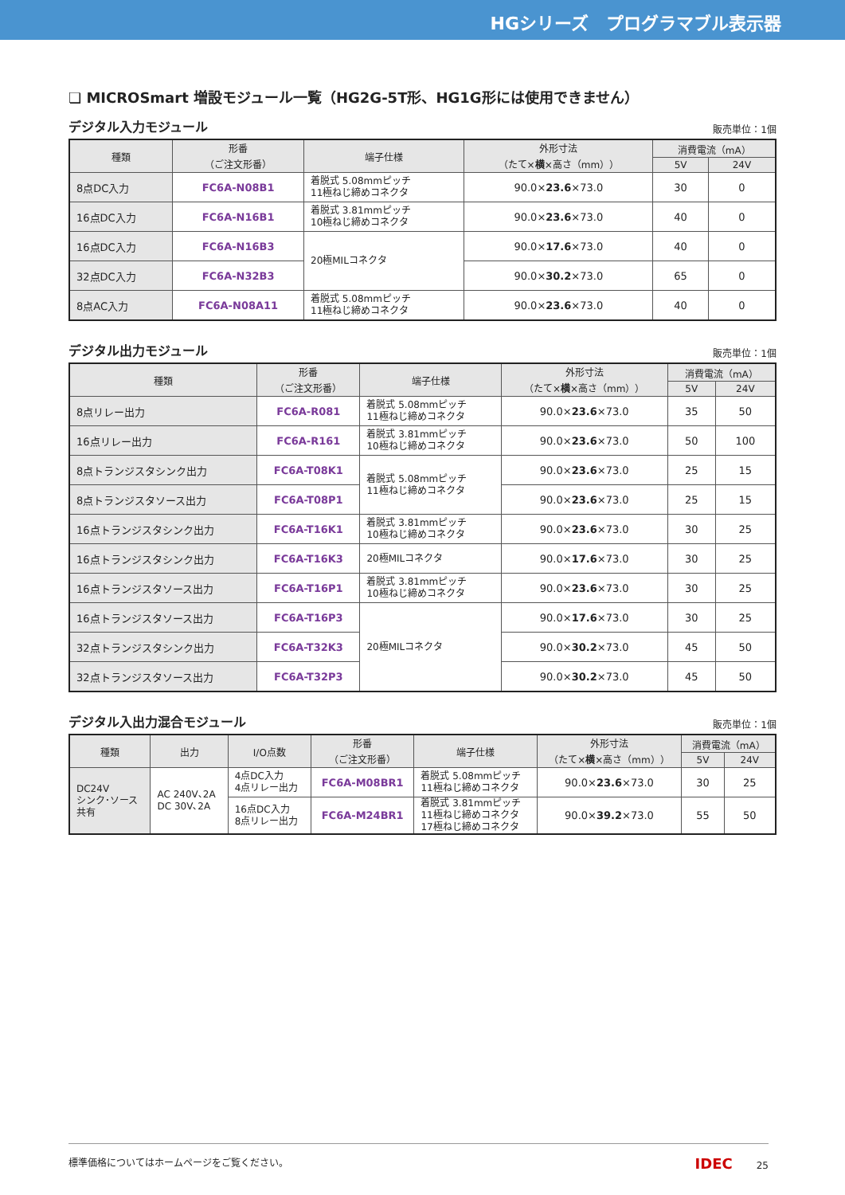HGシリーズ　プログラマブル表示器
❏ MICROSmart 増設モジュール一覧（HG2G-5T形、HG1G形には使用できません）
デジタル入力モジュール 販売単位：1個
| 種類 | 形番 （ご注文形番） | 端子仕様 | 外形寸法 （たて× 横 ×高さ（mm）） | 消費電流（mA） | |
| --- | --- | --- | --- | --- | --- |
| | | | | 5V | 24V |
| 8点DC入力 | FC6A-N08B1 | 着脱式 5.08mmピッチ 11極ねじ締めコネクタ | 90.0× 23.6 ×73.0 | 30 | 0 |
| 16点DC入力 | FC6A-N16B1 | 着脱式 3.81mmピッチ 10極ねじ締めコネクタ | 90.0× 23.6 ×73.0 | 40 | 0 |
| 16点DC入力 | FC6A-N16B3 | 20極MILコネクタ | 90.0× 17.6 ×73.0 | 40 | 0 |
| 32点DC入力 | FC6A-N32B3 | | 90.0× 30.2 ×73.0 | 65 | 0 |
| 8点AC入力 | FC6A-N08A11 | 着脱式 5.08mmピッチ 11極ねじ締めコネクタ | 90.0× 23.6 ×73.0 | 40 | 0 |
デジタル出力モジュール 販売単位：1個
| 種類 | 形番 （ご注文形番） | 端子仕様 | 外形寸法 （たて× 横 ×高さ（mm）） | 消費電流（mA） | |
| --- | --- | --- | --- | --- | --- |
| | | | | 5V | 24V |
| 8点リレー出力 | FC6A-R081 | 着脱式 5.08mmピッチ 11極ねじ締めコネクタ | 90.0× 23.6 ×73.0 | 35 | 50 |
| 16点リレー出力 | FC6A-R161 | 着脱式 3.81mmピッチ 10極ねじ締めコネクタ | 90.0× 23.6 ×73.0 | 50 | 100 |
| 8点トランジスタシンク出力 | FC6A-T08K1 | 着脱式 5.08mmピッチ 11極ねじ締めコネクタ | 90.0× 23.6 ×73.0 | 25 | 15 |
| 8点トランジスタソース出力 | FC6A-T08P1 | | 90.0× 23.6 ×73.0 | 25 | 15 |
| 16点トランジスタシンク出力 | FC6A-T16K1 | 着脱式 3.81mmピッチ 10極ねじ締めコネクタ | 90.0× 23.6 ×73.0 | 30 | 25 |
| 16点トランジスタシンク出力 | FC6A-T16K3 | 20極MILコネクタ | 90.0× 17.6 ×73.0 | 30 | 25 |
| 16点トランジスタソース出力 | FC6A-T16P1 | 着脱式 3.81mmピッチ 10極ねじ締めコネクタ | 90.0× 23.6 ×73.0 | 30 | 25 |
| 16点トランジスタソース出力 | FC6A-T16P3 | 20極MILコネクタ | 90.0× 17.6 ×73.0 | 30 | 25 |
| 32点トランジスタシンク出力 | FC6A-T32K3 | | 90.0× 30.2 ×73.0 | 45 | 50 |
| 32点トランジスタソース出力 | FC6A-T32P3 | | 90.0× 30.2 ×73.0 | 45 | 50 |
デジタル入出力混合モジュール 販売単位：1個
| 種類 | 出力 | I/O点数 | 形番 （ご注文形番） | 端子仕様 | 外形寸法 （たて× 横 ×高さ（mm）） | 消費電流（mA） | |
| --- | --- | --- | --- | --- | --- | --- | --- |
| | | | | | | 5V | 24V |
| DC24V シンク･ソース 共有 | AC 240V､2A DC 30V､2A | 4点DC入力 4点リレー出力 | FC6A-M08BR1 | 着脱式 5.08mmピッチ 11極ねじ締めコネクタ | 90.0× 23.6 ×73.0 | 30 | 25 |
| | | 16点DC入力 8点リレー出力 | FC6A-M24BR1 | 着脱式 3.81mmピッチ 11極ねじ締めコネクタ 17極ねじ締めコネクタ | 90.0× 39.2 ×73.0 | 55 | 50 |
標準価格についてはホームページをご覧ください。 IDEC 25